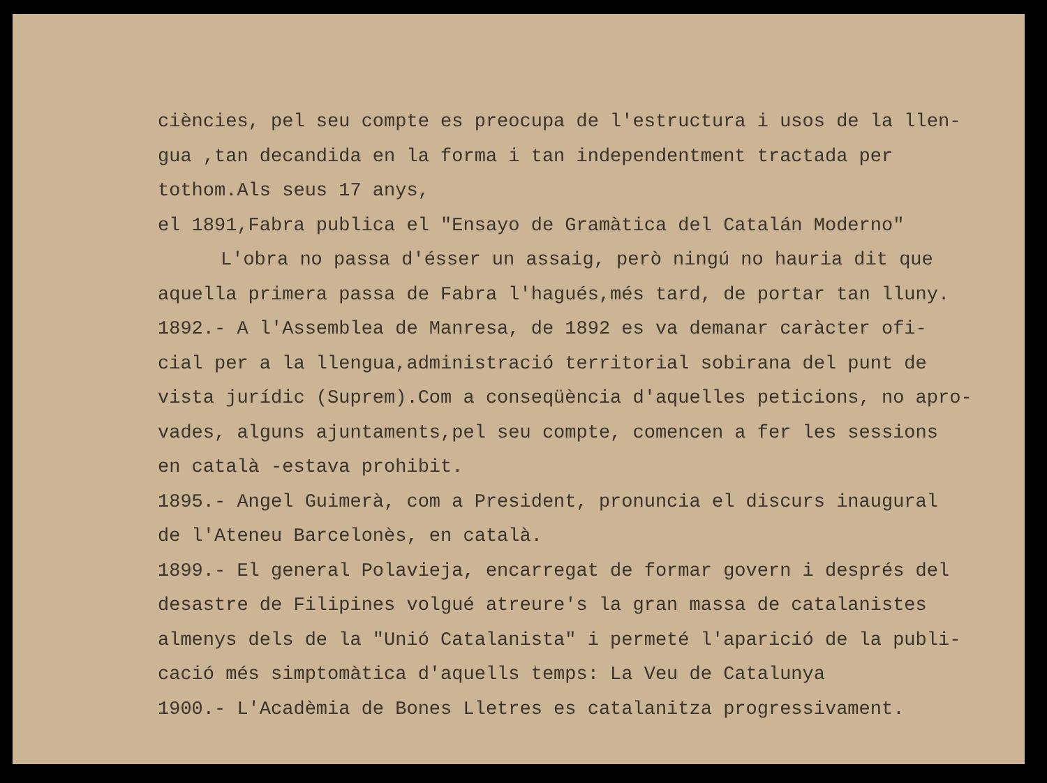ciències, pel seu compte es preocupa de l'estructura i usos de la llen-
gua ,tan decandida en la forma i tan independentment tractada per
tothom.Als seus 17 anys,
el 1891,Fabra publica el "Ensayo de Gramàtica del Catalán Moderno"
L'obra no passa d'ésser un assaig, però ningú no hauria dit que
aquella primera passa de Fabra l'hagués,més tard, de portar tan lluny.
1892.- A l'Assemblea de Manresa, de 1892 es va demanar caràcter ofi-
cial per a la llengua,administració territorial sobirana del punt de
vista jurídic (Suprem).Com a conseqüència d'aquelles peticions, no apro-
vades, alguns ajuntaments,pel seu compte, comencen a fer les sessions
en català -estava prohibit.
1895.- Angel Guimerà, com a President, pronuncia el discurs inaugural
de l'Ateneu Barcelonès, en català.
1899.- El general Polavieja, encarregat de formar govern i després del
desastre de Filipines volgué atreure's la gran massa de catalanistes
almenys dels de la "Unió Catalanista" i permeté l'aparició de la publi-
cació més simptomàtica d'aquells temps: La Veu de Catalunya
1900.- L'Acadèmia de Bones Lletres es catalanitza progressivament.